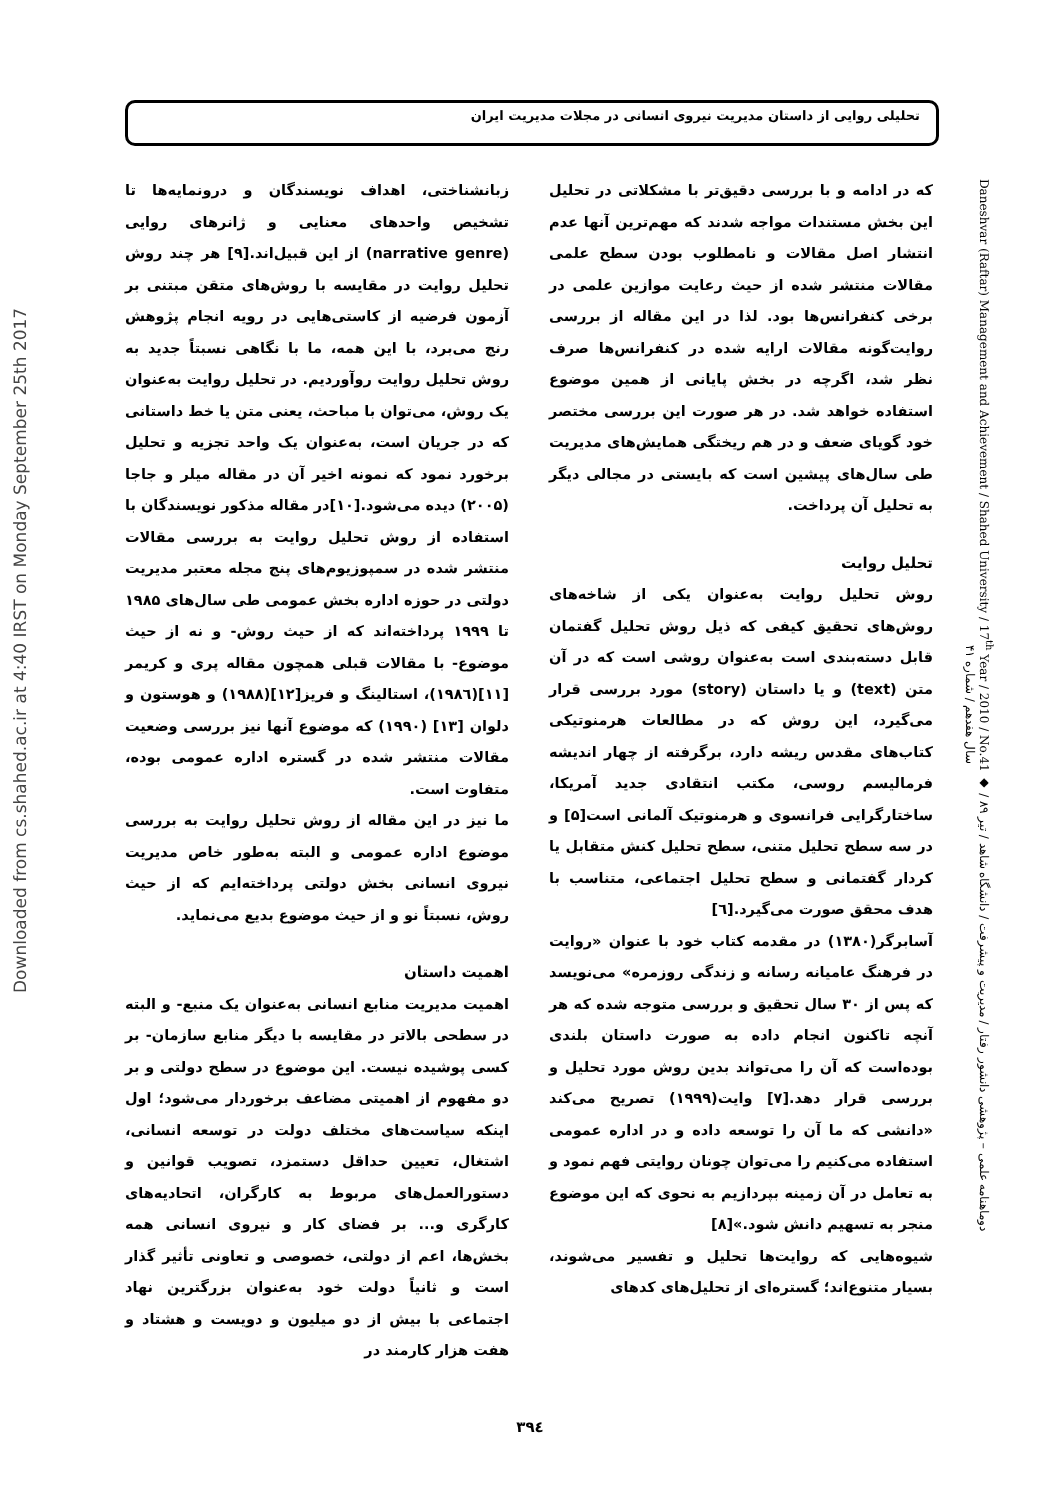تحلیلی روایی از داستان مدیریت نیروی انسانی در مجلات مدیریت ایران
Downloaded from cs.shahed.ac.ir at 4:40 IRST on Monday September 25th 2017
که در ادامه و با بررسی دقیق‌تر با مشکلاتی در تحلیل این بخش مستندات مواجه شدند که مهم‌ترین آنها عدم انتشار اصل مقالات و نامطلوب بودن سطح علمی مقالات منتشر شده از حیث رعایت موازین علمی در برخی کنفرانس‌ها بود. لذا در این مقاله از بررسی روایت‌گونه مقالات ارایه شده در کنفرانس‌ها صرف نظر شد، اگرچه در بخش پایانی از همین موضوع استفاده خواهد شد. در هر صورت این بررسی مختصر خود گویای ضعف و در هم ریختگی همایش‌های مدیریت طی سال‌های پیشین است که بایستی در مجالی دیگر به تحلیل آن پرداخت.
تحلیل روایت
روش تحلیل روایت به‌عنوان یکی از شاخه‌های روش‌های تحقیق کیفی که ذیل روش تحلیل گفتمان قابل دسته‌بندی است به‌عنوان روشی است که در آن متن (text) و یا داستان (story) مورد بررسی قرار می‌گیرد، این روش که در مطالعات هرمنوتیکی کتاب‌های مقدس ریشه دارد، برگرفته از چهار اندیشه فرمالیسم روسی، مکتب انتقادی جدید آمریکا، ساختارگرایی فرانسوی و هرمنوتیک آلمانی است[۵] و در سه سطح تحلیل متنی، سطح تحلیل کنش متقابل یا کردار گفتمانی و سطح تحلیل اجتماعی، متناسب با هدف محقق صورت می‌گیرد.[٦]
آسابرگر(۱۳۸۰) در مقدمه کتاب خود با عنوان «روایت در فرهنگ عامیانه رسانه و زندگی روزمره» می‌نویسد که پس از ۳۰ سال تحقیق و بررسی متوجه شده که هر آنچه تاکنون انجام داده به صورت داستان بلندی بوده‌است که آن را می‌تواند بدین روش مورد تحلیل و بررسی قرار دهد.[۷] وایت(۱۹۹۹) تصریح می‌کند «دانشی که ما آن را توسعه داده و در اداره عمومی استفاده می‌کنیم را می‌توان چونان روایتی فهم نمود و به تعامل در آن زمینه بپردازیم به نحوی که این موضوع منجر به تسهیم دانش شود.»[۸]
شیوه‌هایی که روایت‌ها تحلیل و تفسیر می‌شوند، بسیار متنوع‌اند؛ گستره‌ای از تحلیل‌های کدهای
زبانشناختی، اهداف نویسندگان و درونمایه‌ها تا تشخیص واحدهای معنایی و ژانرهای روایی (narrative genre) از این قبیل‌اند.[۹] هر چند روش تحلیل روایت در مقایسه با روش‌های متقن مبتنی بر آزمون فرضیه از کاستی‌هایی در رویه انجام پژوهش رنج می‌برد، با این همه، ما با نگاهی نسبتاً جدید به روش تحلیل روایت روآوردیم. در تحلیل روایت به‌عنوان یک روش، می‌توان با مباحث، یعنی متن یا خط داستانی که در جریان است، به‌عنوان یک واحد تجزیه و تحلیل برخورد نمود که نمونه اخیر آن در مقاله میلر و جاجا (۲۰۰۵) دیده می‌شود.[۱۰]در مقاله مذکور نویسندگان با استفاده از روش تحلیل روایت به بررسی مقالات منتشر شده در سمپوزیوم‌های پنج مجله معتبر مدیریت دولتی در حوزه اداره بخش عمومی طی سال‌های ۱۹۸۵ تا ۱۹۹۹ پرداخته‌اند که از حیث روش- و نه از حیث موضوع- با مقالات قبلی همچون مقاله پری و کریمر [۱۱](۱۹۸٦)، استالینگ و فریز[۱۲](۱۹۸۸) و هوستون و دلوان [۱۳] (۱۹۹۰) که موضوع آنها نیز بررسی وضعیت مقالات منتشر شده در گستره اداره عمومی بوده، متفاوت است.
ما نیز در این مقاله از روش تحلیل روایت به بررسی موضوع اداره عمومی و البته به‌طور خاص مدیریت نیروی انسانی بخش دولتی پرداخته‌ایم که از حیث روش، نسبتاً نو و از حیث موضوع بدیع می‌نماید.
اهمیت داستان
اهمیت مدیریت منابع انسانی به‌عنوان یک منبع- و البته در سطحی بالاتر در مقایسه با دیگر منابع سازمان- بر کسی پوشیده نیست. این موضوع در سطح دولتی و بر دو مفهوم از اهمیتی مضاعف برخوردار می‌شود؛ اول اینکه سیاست‌های مختلف دولت در توسعه انسانی، اشتغال، تعیین حداقل دستمزد، تصویب قوانین و دستورالعمل‌های مربوط به کارگران، اتحادیه‌های کارگری و... بر فضای کار و نیروی انسانی همه بخش‌ها، اعم از دولتی، خصوصی و تعاونی تأثیر گذار است و ثانیاً دولت خود به‌عنوان بزرگترین نهاد اجتماعی با بیش از دو میلیون و دویست و هشتاد و هفت هزار کارمند در
Daneshvar (Raftar) Management and Achievement / Shahed University / 17<sup>th</sup> Year / 2010 / No.41 ◆ دوماهنامه علمی – پژوهشی دانشور رفتار / مدیریت و پیشرفت / دانشگاه شاهد / تیر ۸۹ / سال هفدهم / شماره ۴۱
۳۹٤